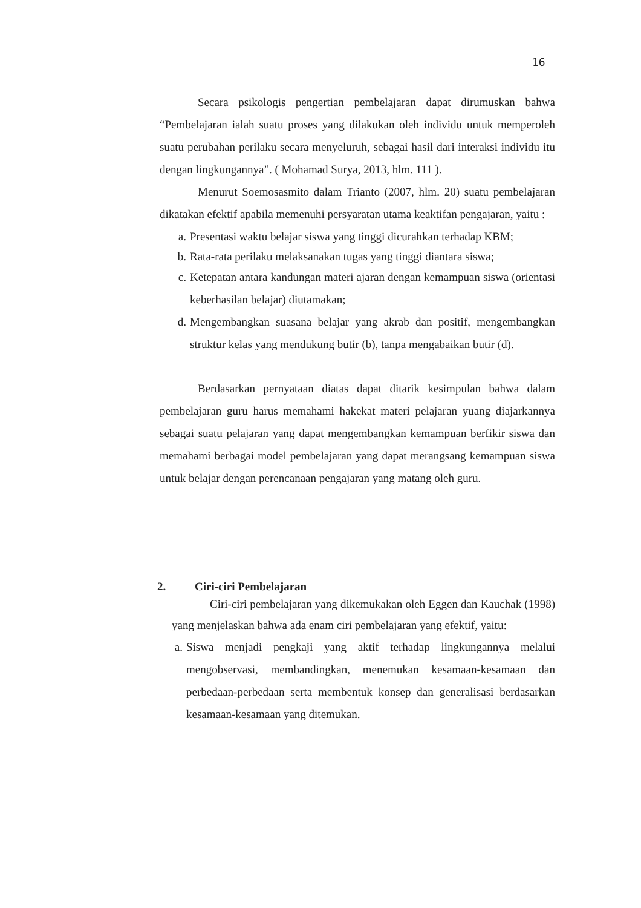16
Secara psikologis pengertian pembelajaran dapat dirumuskan bahwa “Pembelajaran ialah suatu proses yang dilakukan oleh individu untuk memperoleh suatu perubahan perilaku secara menyeluruh, sebagai hasil dari interaksi individu itu dengan lingkungannya”. ( Mohamad Surya, 2013, hlm. 111 ).
Menurut Soemosasmito dalam Trianto (2007, hlm. 20) suatu pembelajaran dikatakan efektif apabila memenuhi persyaratan utama keaktifan pengajaran, yaitu :
a. Presentasi waktu belajar siswa yang tinggi dicurahkan terhadap KBM;
b. Rata-rata perilaku melaksanakan tugas yang tinggi diantara siswa;
c. Ketepatan antara kandungan materi ajaran dengan kemampuan siswa (orientasi keberhasilan belajar) diutamakan;
d. Mengembangkan suasana belajar yang akrab dan positif, mengembangkan struktur kelas yang mendukung butir (b), tanpa mengabaikan butir (d).
Berdasarkan pernyataan diatas dapat ditarik kesimpulan bahwa dalam pembelajaran guru harus memahami hakekat materi pelajaran yuang diajarkannya sebagai suatu pelajaran yang dapat mengembangkan kemampuan berfikir siswa dan memahami berbagai model pembelajaran yang dapat merangsang kemampuan siswa untuk belajar dengan perencanaan pengajaran yang matang oleh guru.
2. Ciri-ciri Pembelajaran
Ciri-ciri pembelajaran yang dikemukakan oleh Eggen dan Kauchak (1998) yang menjelaskan bahwa ada enam ciri pembelajaran yang efektif, yaitu:
a. Siswa menjadi pengkaji yang aktif terhadap lingkungannya melalui mengobservasi, membandingkan, menemukan kesamaan-kesamaan dan perbedaan-perbedaan serta membentuk konsep dan generalisasi berdasarkan kesamaan-kesamaan yang ditemukan.